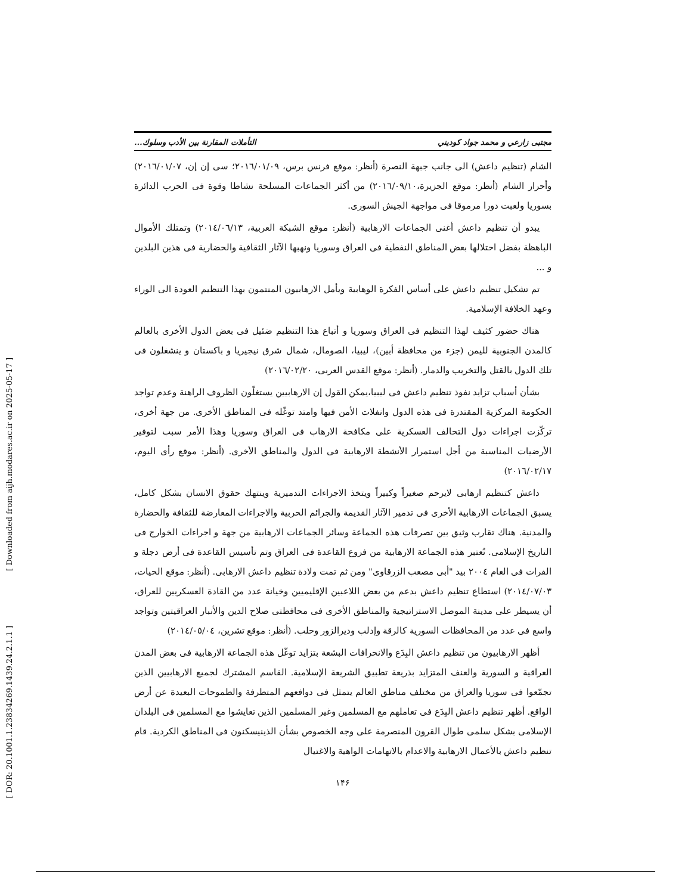[ DOR: 20.1001.1.23834269.1439.24.2.1.1 ]
[ Downloaded from aijh.modares.ac.ir on 2025-05-17 ]
مجتبى زارعي و محمد جواد كوديني التأملات المقارنة بين الأدب وسلوك...
الشام (تنظيم داعش) الى جانب جبهة النصرة (أنظر: موقع فرنس برس، ٢٠١٦/٠١/٠٩؛ سى إن إن، ٢٠١٦/٠١/٠٧) وأحرار الشام (أنظر: موقع الجزيرة،٢٠١٦/٠٩/١٠) من أكثر الجماعات المسلحة نشاطا وقوة فى الحرب الدائرة بسوريا ولعبت دورا مرموقا فى مواجهة الجيش السورى.
يبدو أن تنظيم داعش أغنى الجماعات الارهابية (أنظر: موقع الشبكة العربية، ٢٠١٤/٠٦/١٣) وتمتلك الأموال الباهظة بفضل احتلالها بعض المناطق النفطية فى العراق وسوريا ونهبها الآثار الثقافية والحضارية فى هذين البلدين و ...
تم تشكيل تنظيم داعش على أساس الفكرة الوهابية ويأمل الارهابيون المنتمون بهذا التنظيم العودة الى الوراء وعهد الخلافة الإسلامية.
هناك حضور كثيف لهذا التنظيم فى العراق وسوريا و أتباع هذا التنظيم ضئيل فى بعض الدول الأخرى بالعالم كالمدن الجنوبية لليمن (جزء من محافظة أبين)، ليبيا، الصومال، شمال شرق نيجيريا و باكستان و ينشغلون فى تلك الدول بالقتل والتخريب والدمار. (أنظر: موقع القدس العربى، ٢٠١٦/٠٢/٢٠)
بشأن أسباب تزايد نفوذ تنظيم داعش فى ليبيا،يمكن القول إن الارهابيين يستغلّون الظروف الراهنة وعدم تواجد الحكومة المركزية المقتدرة فى هذه الدول وانفلات الأمن فيها وامتد توغّله فى المناطق الأخرى. من جهة أخرى، تركّزت اجراءات دول التحالف العسكرية على مكافحة الارهاب فى العراق وسوريا وهذا الأمر سبب لتوفير الأرضيات المناسبة من أجل استمرار الأنشطة الارهابية فى الدول والمناطق الأخرى. (أنظر: موقع رأى اليوم، ٢٠١٦/٠٢/١٧)
داعش كتنظيم ارهابى لايرحم صغيراً وكبيراً ويتخذ الاجراءات التدميرية وينتهك حقوق الانسان بشكل كامل، يسبق الجماعات الارهابية الأخرى فى تدمير الآثار القديمة والجرائم الحربية والاجراءات المعارضة للثقافة والحضارة والمدنية. هناك تقارب وثيق بين تصرفات هذه الجماعة وسائر الجماعات الارهابية من جهة و اجراءات الخوارج فى التاريخ الإسلامى. تُعتبر هذه الجماعة الارهابية من فروع القاعدة فى العراق وتم تأسيس القاعدة فى أرض دجلة و الفرات فى العام ٢٠٠٤ بيد "أبى مصعب الزرقاوى" ومن ثم تمت ولادة تنظيم داعش الارهابى. (أنظر: موقع الحيات، ٢٠١٤/٠٧/٠٣) استطاع تنظيم داعش بدعم من بعض اللاعبين الإقليميين وخيانة عدد من القادة العسكريين للعراق، أن يسيطر على مدينة الموصل الاستراتيجية والمناطق الأخرى فى محافظتى صلاح الدين والأنبار العراقيتين وتواجد واسع فى عدد من المحافظات السورية كالرقة وإدلب وديرالزور وحلب. (أنظر: موقع تشرين، ٢٠١٤/٠٥/٠٤)
أظهر الارهابيون من تنظيم داعش البِدَع والانحرافات البشعة بتزايد توغّل هذه الجماعة الارهابية فى بعض المدن العراقية و السورية والعنف المتزايد بذريعة تطبيق الشريعة الإسلامية. القاسم المشترك لجميع الارهابيين الذين تجمّعوا فى سوريا والعراق من مختلف مناطق العالم يتمثل فى دوافعهم المتطرفة والطموحات البعيدة عن أرض الواقع. أظهر تنظيم داعش البِدَع فى تعاملهم مع المسلمين وغير المسلمين الذين تعايشوا مع المسلمين فى البلدان الإسلامى بشكل سلمى طوال القرون المنصرمة على وجه الخصوص بشأن الذينيسكنون فى المناطق الكردية. قام تنظيم داعش بالأعمال الارهابية والاعدام بالاتهامات الواهية والاغتيال
١۴۶